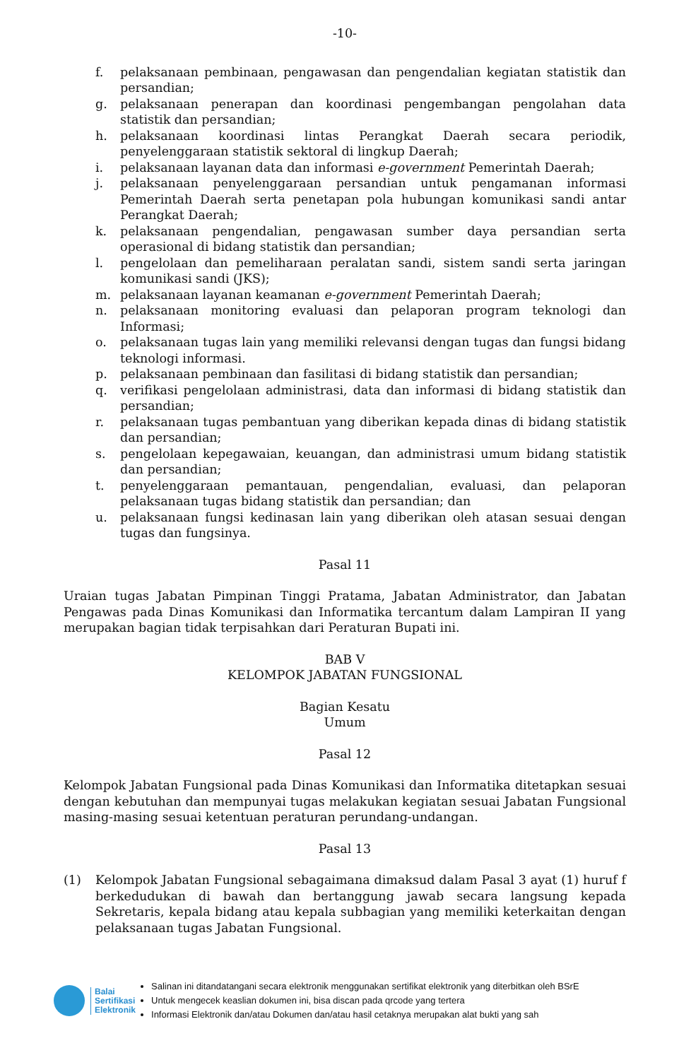-10-
f. pelaksanaan pembinaan, pengawasan dan pengendalian kegiatan statistik dan persandian;
g. pelaksanaan penerapan dan koordinasi pengembangan pengolahan data statistik dan persandian;
h. pelaksanaan koordinasi lintas Perangkat Daerah secara periodik, penyelenggaraan statistik sektoral di lingkup Daerah;
i. pelaksanaan layanan data dan informasi e-government Pemerintah Daerah;
j. pelaksanaan penyelenggaraan persandian untuk pengamanan informasi Pemerintah Daerah serta penetapan pola hubungan komunikasi sandi antar Perangkat Daerah;
k. pelaksanaan pengendalian, pengawasan sumber daya persandian serta operasional di bidang statistik dan persandian;
l. pengelolaan dan pemeliharaan peralatan sandi, sistem sandi serta jaringan komunikasi sandi (JKS);
m. pelaksanaan layanan keamanan e-government Pemerintah Daerah;
n. pelaksanaan monitoring evaluasi dan pelaporan program teknologi dan Informasi;
o. pelaksanaan tugas lain yang memiliki relevansi dengan tugas dan fungsi bidang teknologi informasi.
p. pelaksanaan pembinaan dan fasilitasi di bidang statistik dan persandian;
q. verifikasi pengelolaan administrasi, data dan informasi di bidang statistik dan persandian;
r. pelaksanaan tugas pembantuan yang diberikan kepada dinas di bidang statistik dan persandian;
s. pengelolaan kepegawaian, keuangan, dan administrasi umum bidang statistik dan persandian;
t. penyelenggaraan pemantauan, pengendalian, evaluasi, dan pelaporan pelaksanaan tugas bidang statistik dan persandian; dan
u. pelaksanaan fungsi kedinasan lain yang diberikan oleh atasan sesuai dengan tugas dan fungsinya.
Pasal 11
Uraian tugas Jabatan Pimpinan Tinggi Pratama, Jabatan Administrator, dan Jabatan Pengawas pada Dinas Komunikasi dan Informatika tercantum dalam Lampiran II yang merupakan bagian tidak terpisahkan dari Peraturan Bupati ini.
BAB V
KELOMPOK JABATAN FUNGSIONAL
Bagian Kesatu
Umum
Pasal 12
Kelompok Jabatan Fungsional pada Dinas Komunikasi dan Informatika ditetapkan sesuai dengan kebutuhan dan mempunyai tugas melakukan kegiatan sesuai Jabatan Fungsional masing-masing sesuai ketentuan peraturan perundang-undangan.
Pasal 13
(1) Kelompok Jabatan Fungsional sebagaimana dimaksud dalam Pasal 3 ayat (1) huruf f berkedudukan di bawah dan bertanggung jawab secara langsung kepada Sekretaris, kepala bidang atau kepala subbagian yang memiliki keterkaitan dengan pelaksanaan tugas Jabatan Fungsional.
Balai
Sertifikasi
Elektronik
Salinan ini ditandatangani secara elektronik menggunakan sertifikat elektronik yang diterbitkan oleh BSrE
Untuk mengecek keaslian dokumen ini, bisa discan pada qrcode yang tertera
Informasi Elektronik dan/atau Dokumen dan/atau hasil cetaknya merupakan alat bukti yang sah